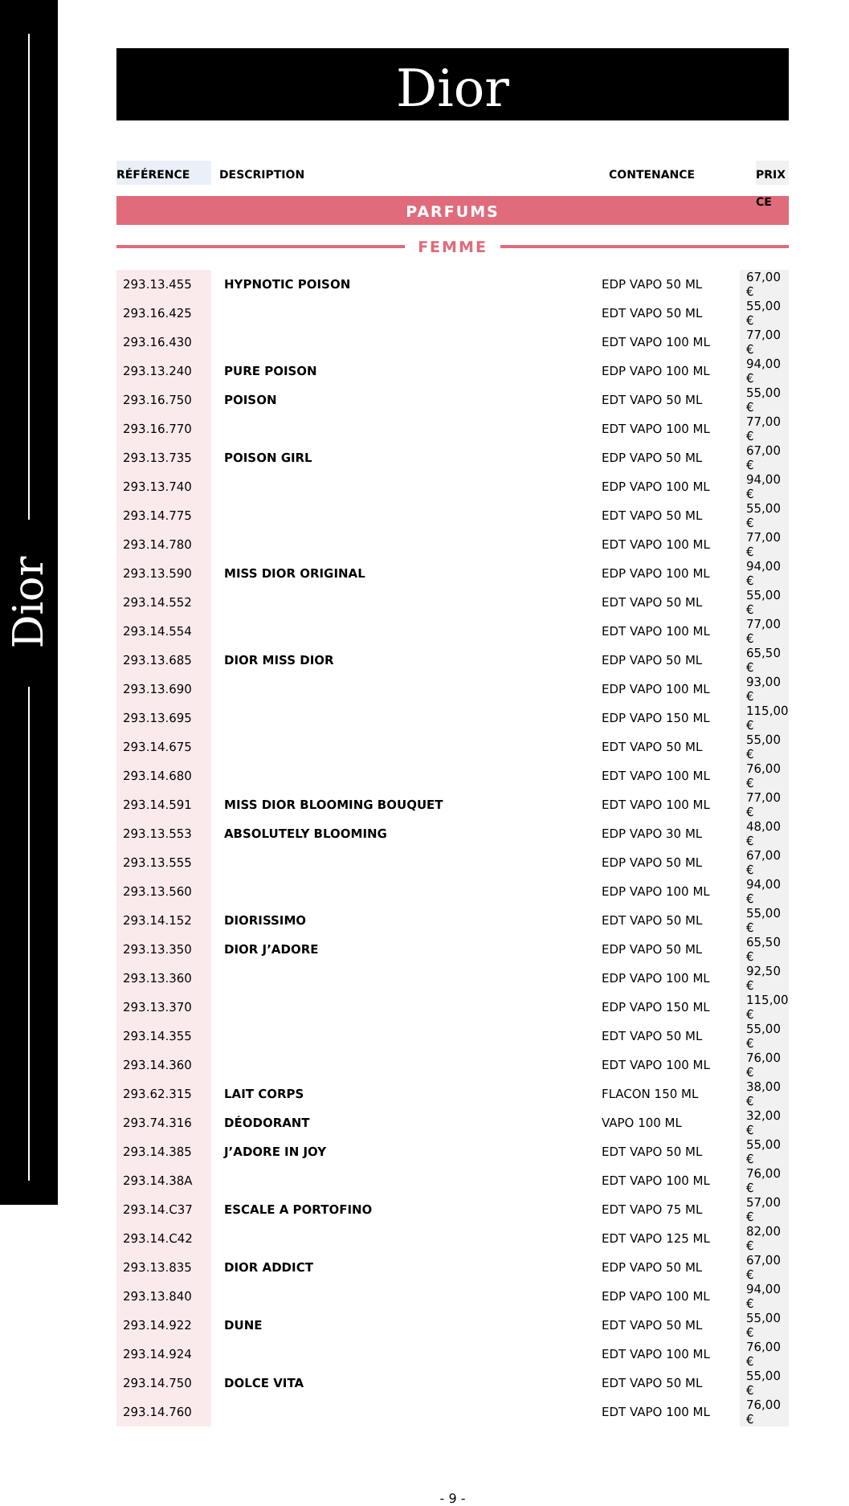Dior
Dior
RÉFÉRENCE DESCRIPTION CONTENANCE PRIX CE
PARFUMS
FEMME
| 293.13.455 | HYPNOTIC POISON | EDP VAPO 50 ML | 67,00 € |
| 293.16.425 | | EDT VAPO 50 ML | 55,00 € |
| 293.16.430 | | EDT VAPO 100 ML | 77,00 € |
| 293.13.240 | PURE POISON | EDP VAPO 100 ML | 94,00 € |
| 293.16.750 | POISON | EDT VAPO 50 ML | 55,00 € |
| 293.16.770 | | EDT VAPO 100 ML | 77,00 € |
| 293.13.735 | POISON GIRL | EDP VAPO 50 ML | 67,00 € |
| 293.13.740 | | EDP VAPO 100 ML | 94,00 € |
| 293.14.775 | | EDT VAPO 50 ML | 55,00 € |
| 293.14.780 | | EDT VAPO 100 ML | 77,00 € |
| 293.13.590 | MISS DIOR ORIGINAL | EDP VAPO 100 ML | 94,00 € |
| 293.14.552 | | EDT VAPO 50 ML | 55,00 € |
| 293.14.554 | | EDT VAPO 100 ML | 77,00 € |
| 293.13.685 | DIOR MISS DIOR | EDP VAPO 50 ML | 65,50 € |
| 293.13.690 | | EDP VAPO 100 ML | 93,00 € |
| 293.13.695 | | EDP VAPO 150 ML | 115,00 € |
| 293.14.675 | | EDT VAPO 50 ML | 55,00 € |
| 293.14.680 | | EDT VAPO 100 ML | 76,00 € |
| 293.14.591 | MISS DIOR BLOOMING BOUQUET | EDT VAPO 100 ML | 77,00 € |
| 293.13.553 | ABSOLUTELY BLOOMING | EDP VAPO 30 ML | 48,00 € |
| 293.13.555 | | EDP VAPO 50 ML | 67,00 € |
| 293.13.560 | | EDP VAPO 100 ML | 94,00 € |
| 293.14.152 | DIORISSIMO | EDT VAPO 50 ML | 55,00 € |
| 293.13.350 | DIOR J’ADORE | EDP VAPO 50 ML | 65,50 € |
| 293.13.360 | | EDP VAPO 100 ML | 92,50 € |
| 293.13.370 | | EDP VAPO 150 ML | 115,00 € |
| 293.14.355 | | EDT VAPO 50 ML | 55,00 € |
| 293.14.360 | | EDT VAPO 100 ML | 76,00 € |
| 293.62.315 | LAIT CORPS | FLACON 150 ML | 38,00 € |
| 293.74.316 | DÉODORANT | VAPO 100 ML | 32,00 € |
| 293.14.385 | J’ADORE IN JOY | EDT VAPO 50 ML | 55,00 € |
| 293.14.38A | | EDT VAPO 100 ML | 76,00 € |
| 293.14.C37 | ESCALE A PORTOFINO | EDT VAPO 75 ML | 57,00 € |
| 293.14.C42 | | EDT VAPO 125 ML | 82,00 € |
| 293.13.835 | DIOR ADDICT | EDP VAPO 50 ML | 67,00 € |
| 293.13.840 | | EDP VAPO 100 ML | 94,00 € |
| 293.14.922 | DUNE | EDT VAPO 50 ML | 55,00 € |
| 293.14.924 | | EDT VAPO 100 ML | 76,00 € |
| 293.14.750 | DOLCE VITA | EDT VAPO 50 ML | 55,00 € |
| 293.14.760 | | EDT VAPO 100 ML | 76,00 € |
- 9 -